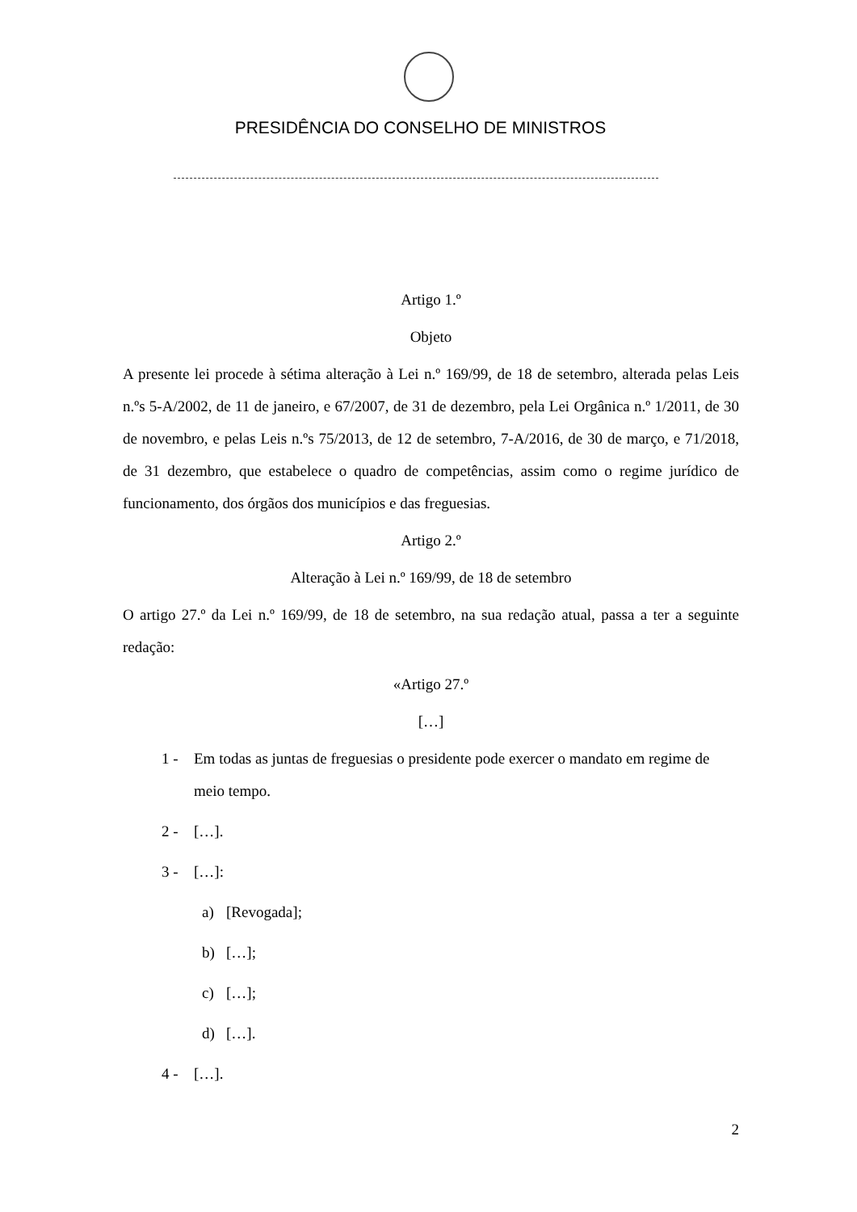PRESIDÊNCIA DO CONSELHO DE MINISTROS
Artigo 1.º
Objeto
A presente lei procede à sétima alteração à Lei n.º 169/99, de 18 de setembro, alterada pelas Leis n.ºs 5-A/2002, de 11 de janeiro, e 67/2007, de 31 de dezembro, pela Lei Orgânica n.º 1/2011, de 30 de novembro, e pelas Leis n.ºs 75/2013, de 12 de setembro, 7-A/2016, de 30 de março, e 71/2018, de 31 dezembro, que estabelece o quadro de competências, assim como o regime jurídico de funcionamento, dos órgãos dos municípios e das freguesias.
Artigo 2.º
Alteração à Lei n.º 169/99, de 18 de setembro
O artigo 27.º da Lei n.º 169/99, de 18 de setembro, na sua redação atual, passa a ter a seguinte redação:
«Artigo 27.º
[…]
1 - Em todas as juntas de freguesias o presidente pode exercer o mandato em regime de meio tempo.
2 - […].
3 - […]:
a) [Revogada];
b) […];
c) […];
d) […].
4 - […].
2